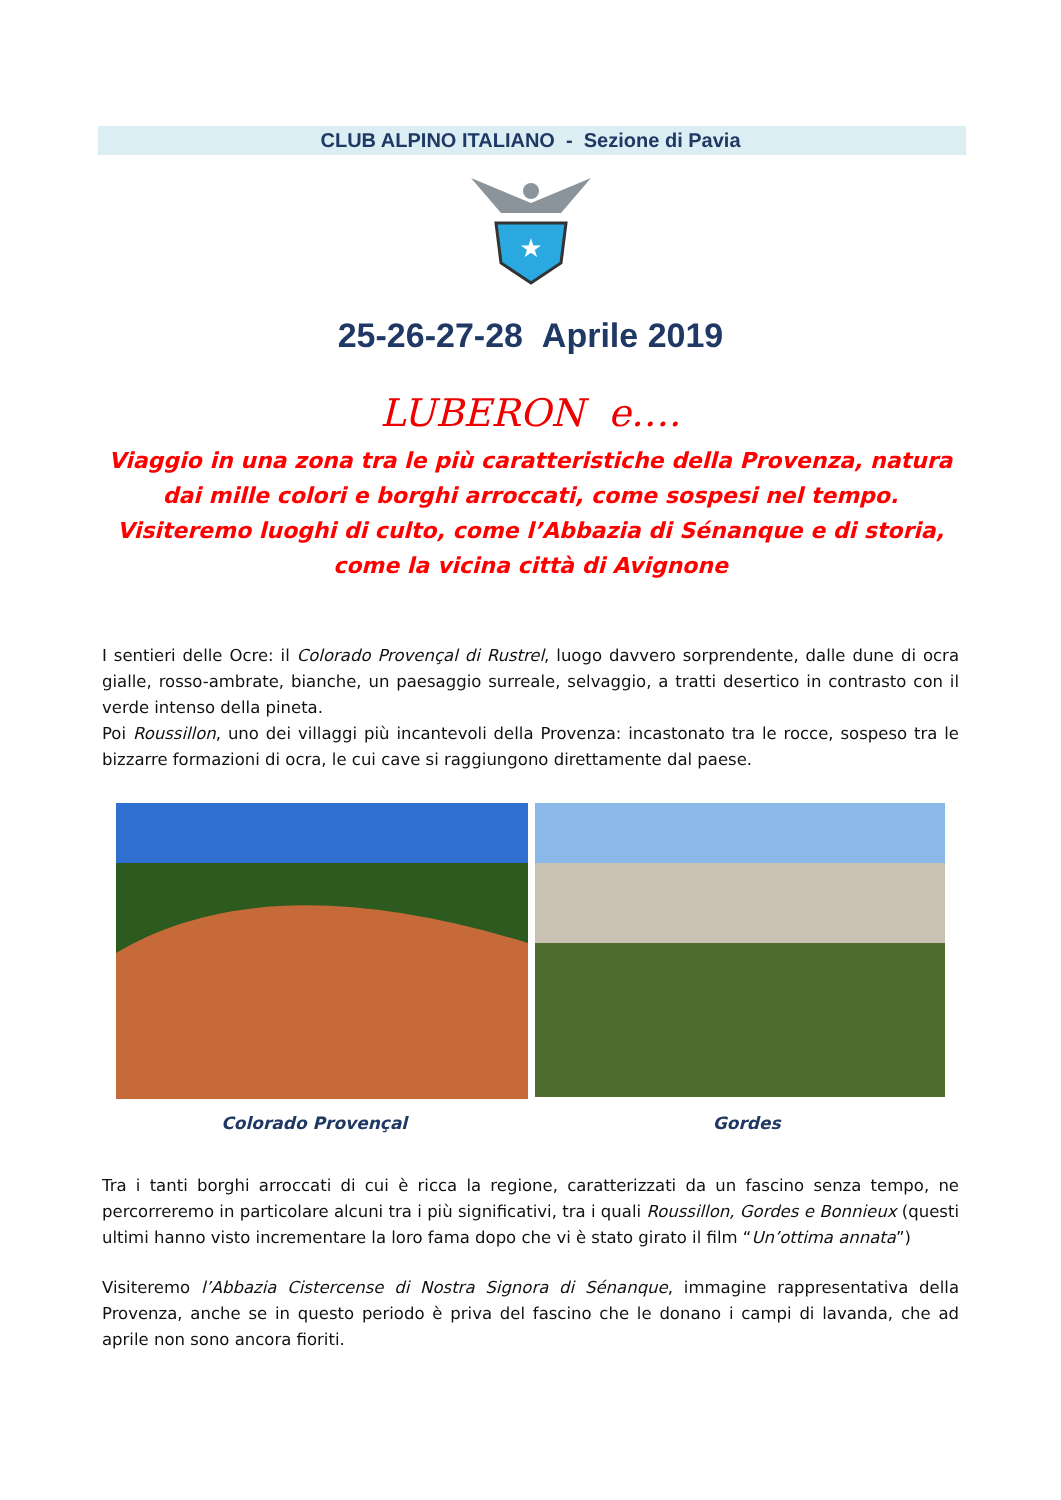CLUB ALPINO ITALIANO - Sezione di Pavia
★
25-26-27-28 Aprile 2019
LUBERON e….
Viaggio in una zona tra le più caratteristiche della Provenza, natura dai mille colori e borghi arroccati, come sospesi nel tempo.
Visiteremo luoghi di culto, come l’Abbazia di Sénanque e di storia, come la vicina città di Avignone
I sentieri delle Ocre: il Colorado Provençal di Rustrel, luogo davvero sorprendente, dalle dune di ocra gialle, rosso-ambrate, bianche, un paesaggio surreale, selvaggio, a tratti desertico in contrasto con il verde intenso della pineta.
Poi Roussillon, uno dei villaggi più incantevoli della Provenza: incastonato tra le rocce, sospeso tra le bizzarre formazioni di ocra, le cui cave si raggiungono direttamente dal paese.
Colorado Provençal Gordes
Tra i tanti borghi arroccati di cui è ricca la regione, caratterizzati da un fascino senza tempo, ne percorreremo in particolare alcuni tra i più significativi, tra i quali Roussillon, Gordes e Bonnieux (questi ultimi hanno visto incrementare la loro fama dopo che vi è stato girato il film “Un’ottima annata”)
Visiteremo l’Abbazia Cistercense di Nostra Signora di Sénanque, immagine rappresentativa della Provenza, anche se in questo periodo è priva del fascino che le donano i campi di lavanda, che ad aprile non sono ancora fioriti.